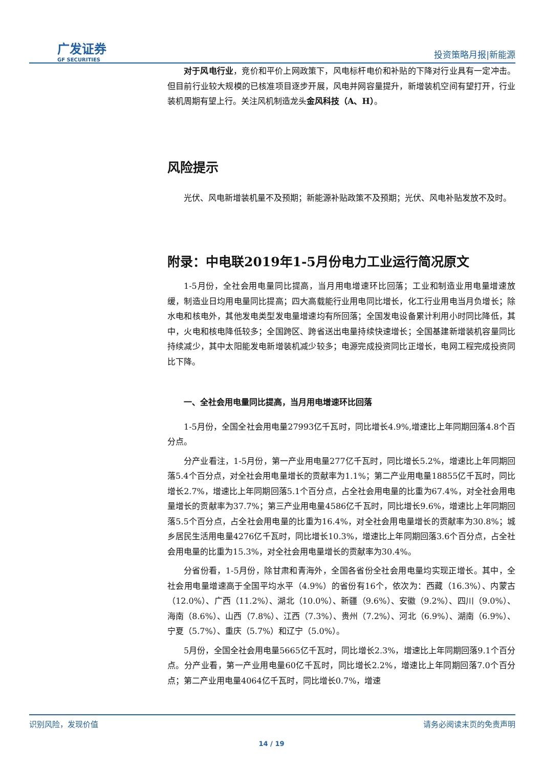广发证券
GF SECURITIES
投资策略月报|新能源
对于风电行业，竞价和平价上网政策下，风电标杆电价和补贴的下降对行业具有一定冲击。但目前行业较大规模的已核准项目逐步开展，风电并网容量提升，新增装机空间有望打开，行业装机周期有望上行。关注风机制造龙头金风科技（A、H）。
风险提示
光伏、风电新增装机量不及预期；新能源补贴政策不及预期；光伏、风电补贴发放不及时。
附录：中电联2019年1-5月份电力工业运行简况原文
1-5月份，全社会用电量同比提高，当月用电增速环比回落；工业和制造业用电量增速放缓，制造业日均用电量同比提高；四大高载能行业用电同比增长，化工行业用电当月负增长；除水电和核电外，其他发电类型发电量增速均有所回落；全国发电设备累计利用小时同比降低，其中，火电和核电降低较多；全国跨区、跨省送出电量持续快速增长；全国基建新增装机容量同比持续减少，其中太阳能发电新增装机减少较多；电源完成投资同比正增长，电网工程完成投资同比下降。
一、全社会用电量同比提高，当月用电增速环比回落
1-5月份，全国全社会用电量27993亿千瓦时，同比增长4.9%,增速比上年同期回落4.8个百分点。
分产业看注，1-5月份，第一产业用电量277亿千瓦时，同比增长5.2%，增速比上年同期回落5.4个百分点，对全社会用电量增长的贡献率为1.1%；第二产业用电量18855亿千瓦时，同比增长2.7%，增速比上年同期回落5.1个百分点，占全社会用电量的比重为67.4%，对全社会用电量增长的贡献率为37.7%；第三产业用电量4586亿千瓦时，同比增长9.6%，增速比上年同期回落5.5个百分点，占全社会用电量的比重为16.4%，对全社会用电量增长的贡献率为30.8%；城乡居民生活用电量4276亿千瓦时，同比增长10.3%，增速比上年同期回落3.6个百分点，占全社会用电量的比重为15.3%，对全社会用电量增长的贡献率为30.4%。
分省份看，1-5月份，除甘肃和青海外，全国各省份全社会用电量均实现正增长。其中，全社会用电量增速高于全国平均水平（4.9%）的省份有16个，依次为：西藏（16.3%）、内蒙古（12.0%）、广西（11.2%）、湖北（10.0%）、新疆（9.6%）、安徽（9.2%）、四川（9.0%）、海南（8.6%）、山西（7.8%）、江西（7.3%）、贵州（7.2%）、河北（6.9%）、湖南（6.9%）、宁夏（5.7%）、重庆（5.7%）和辽宁（5.0%）。
5月份，全国全社会用电量5665亿千瓦时，同比增长2.3%，增速比上年同期回落9.1个百分点。分产业看，第一产业用电量60亿千瓦时，同比增长2.2%，增速比上年同期回落7.0个百分点；第二产业用电量4064亿千瓦时，同比增长0.7%，增速
识别风险，发现价值 请务必阅读末页的免责声明
14 / 19